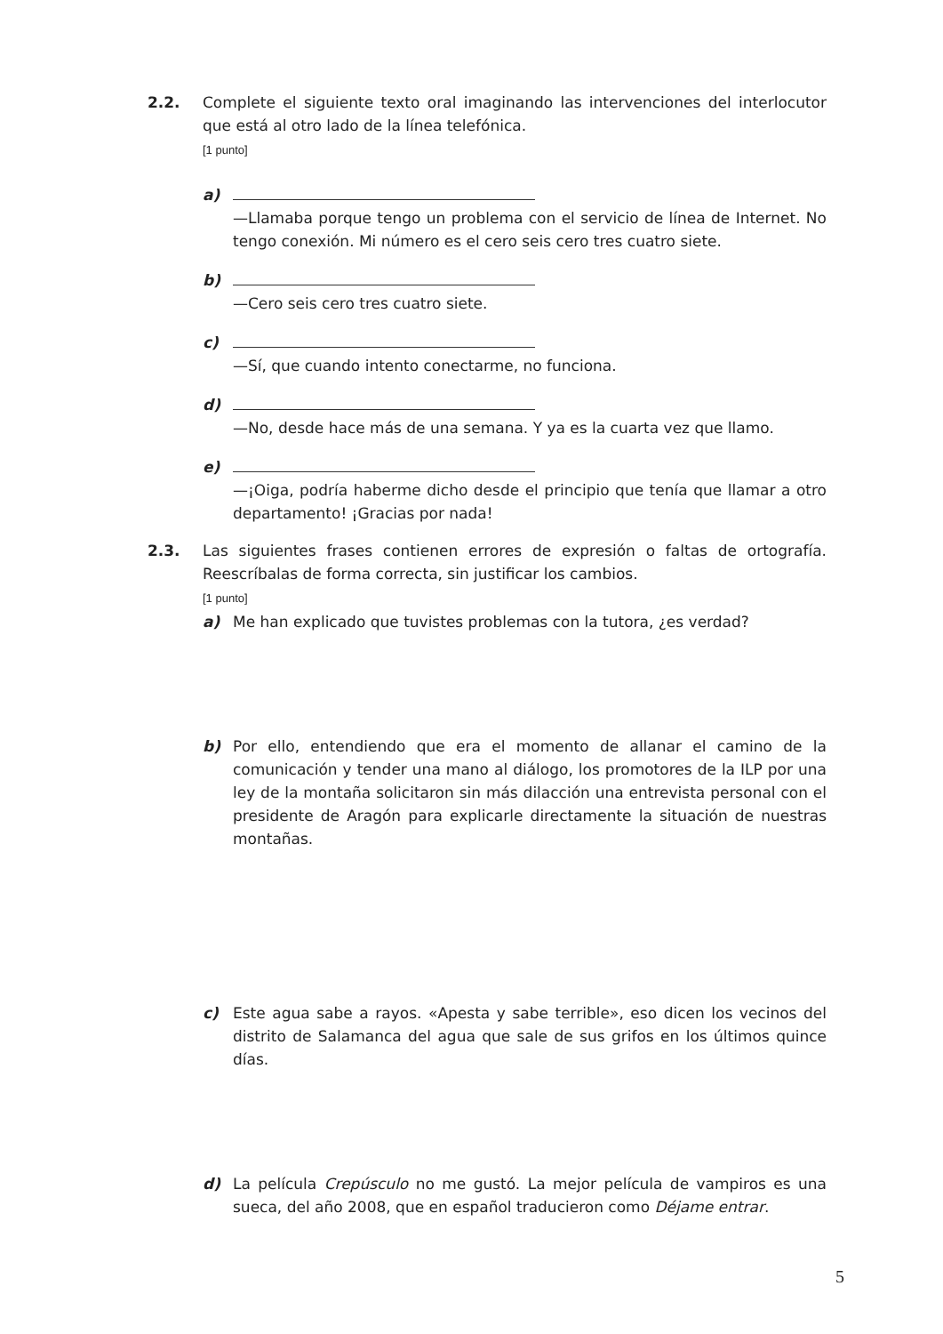2.2.
Complete el siguiente texto oral imaginando las intervenciones del interlocutor que está al otro lado de la línea telefónica.
[1 punto]
a)
—Llamaba porque tengo un problema con el servicio de línea de Internet. No tengo conexión. Mi número es el cero seis cero tres cuatro siete.
b)
—Cero seis cero tres cuatro siete.
c)
—Sí, que cuando intento conectarme, no funciona.
d)
—No, desde hace más de una semana. Y ya es la cuarta vez que llamo.
e)
—¡Oiga, podría haberme dicho desde el principio que tenía que llamar a otro departamento! ¡Gracias por nada!
2.3.
Las siguientes frases contienen errores de expresión o faltas de ortografía. Reescríbalas de forma correcta, sin justificar los cambios.
[1 punto]
a) Me han explicado que tuvistes problemas con la tutora, ¿es verdad?
b) Por ello, entendiendo que era el momento de allanar el camino de la comunicación y tender una mano al diálogo, los promotores de la ILP por una ley de la montaña solicitaron sin más dilacción una entrevista personal con el presidente de Aragón para explicarle directamente la situación de nuestras montañas.
c) Este agua sabe a rayos. «Apesta y sabe terrible», eso dicen los vecinos del distrito de Salamanca del agua que sale de sus grifos en los últimos quince días.
d) La película Crepúsculo no me gustó. La mejor película de vampiros es una sueca, del año 2008, que en español traducieron como Déjame entrar.
5